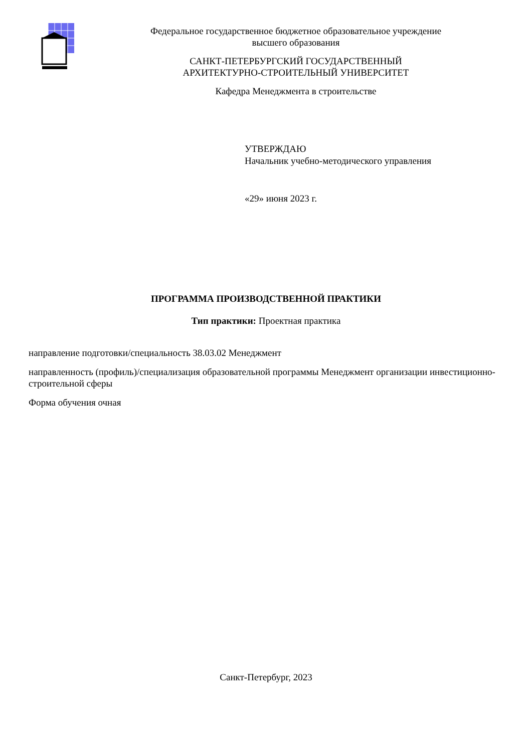Федеральное государственное бюджетное образовательное учреждение
высшего образования
САНКТ-ПЕТЕРБУРГСКИЙ ГОСУДАРСТВЕННЫЙ
АРХИТЕКТУРНО-СТРОИТЕЛЬНЫЙ УНИВЕРСИТЕТ
Кафедра Менеджмента в строительстве
УТВЕРЖДАЮ
Начальник учебно-методического управления
«29» июня 2023 г.
ПРОГРАММА ПРОИЗВОДСТВЕННОЙ ПРАКТИКИ
Тип практики: Проектная практика
направление подготовки/специальность 38.03.02 Менеджмент
направленность (профиль)/специализация образовательной программы Менеджмент организации инвестиционно-строительной сферы
Форма обучения очная
Санкт-Петербург, 2023